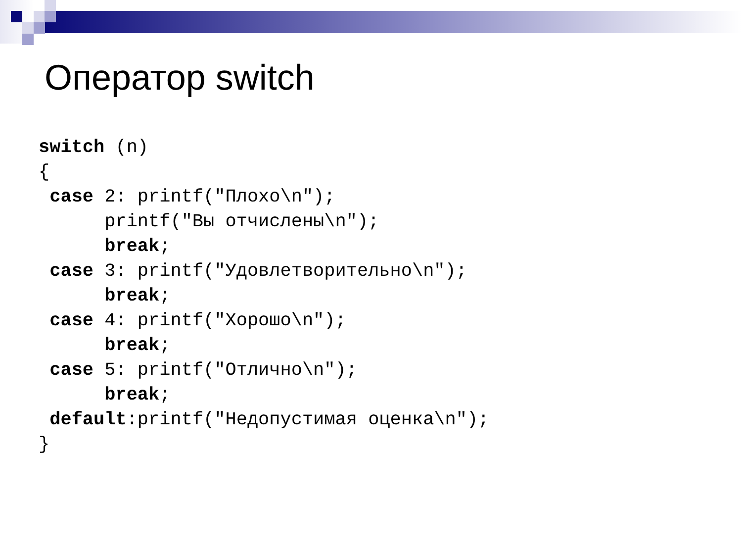Оператор switch
switch (n)
{
 case 2: printf("Плохо\n");
      printf("Вы отчислены\n");
      break;
 case 3: printf("Удовлетворительно\n");
      break;
 case 4: printf("Хорошо\n");
      break;
 case 5: printf("Отлично\n");
      break;
 default:printf("Недопустимая оценка\n");
}